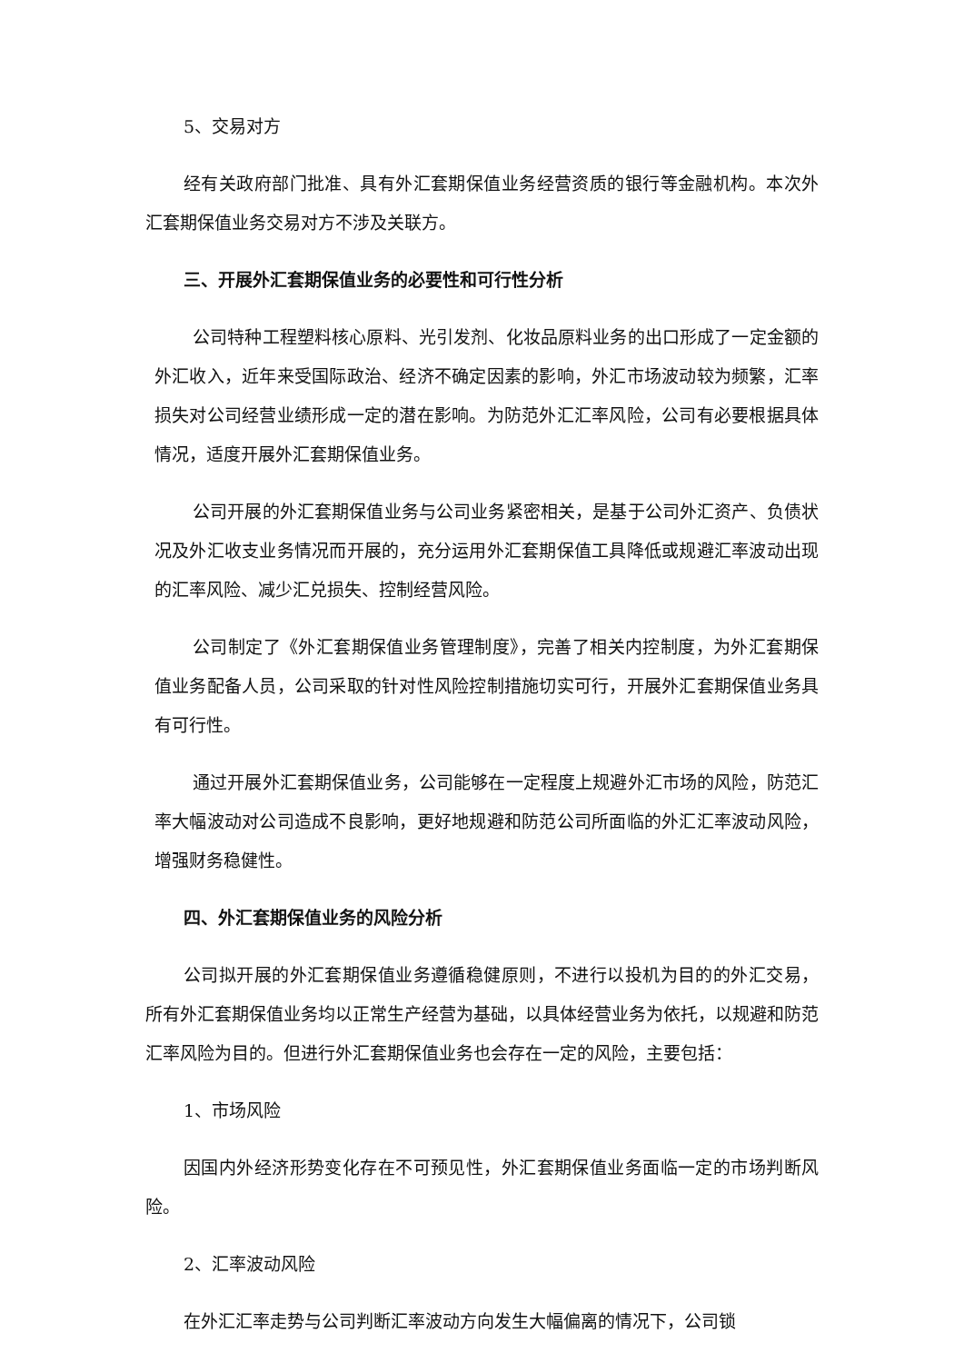5、交易对方
经有关政府部门批准、具有外汇套期保值业务经营资质的银行等金融机构。本次外汇套期保值业务交易对方不涉及关联方。
三、开展外汇套期保值业务的必要性和可行性分析
公司特种工程塑料核心原料、光引发剂、化妆品原料业务的出口形成了一定金额的外汇收入，近年来受国际政治、经济不确定因素的影响，外汇市场波动较为频繁，汇率损失对公司经营业绩形成一定的潜在影响。为防范外汇汇率风险，公司有必要根据具体情况，适度开展外汇套期保值业务。
公司开展的外汇套期保值业务与公司业务紧密相关，是基于公司外汇资产、负债状况及外汇收支业务情况而开展的，充分运用外汇套期保值工具降低或规避汇率波动出现的汇率风险、减少汇兑损失、控制经营风险。
公司制定了《外汇套期保值业务管理制度》，完善了相关内控制度，为外汇套期保值业务配备人员，公司采取的针对性风险控制措施切实可行，开展外汇套期保值业务具有可行性。
通过开展外汇套期保值业务，公司能够在一定程度上规避外汇市场的风险，防范汇率大幅波动对公司造成不良影响，更好地规避和防范公司所面临的外汇汇率波动风险，增强财务稳健性。
四、外汇套期保值业务的风险分析
公司拟开展的外汇套期保值业务遵循稳健原则，不进行以投机为目的的外汇交易，所有外汇套期保值业务均以正常生产经营为基础，以具体经营业务为依托，以规避和防范汇率风险为目的。但进行外汇套期保值业务也会存在一定的风险，主要包括：
1、市场风险
因国内外经济形势变化存在不可预见性，外汇套期保值业务面临一定的市场判断风险。
2、汇率波动风险
在外汇汇率走势与公司判断汇率波动方向发生大幅偏离的情况下，公司锁